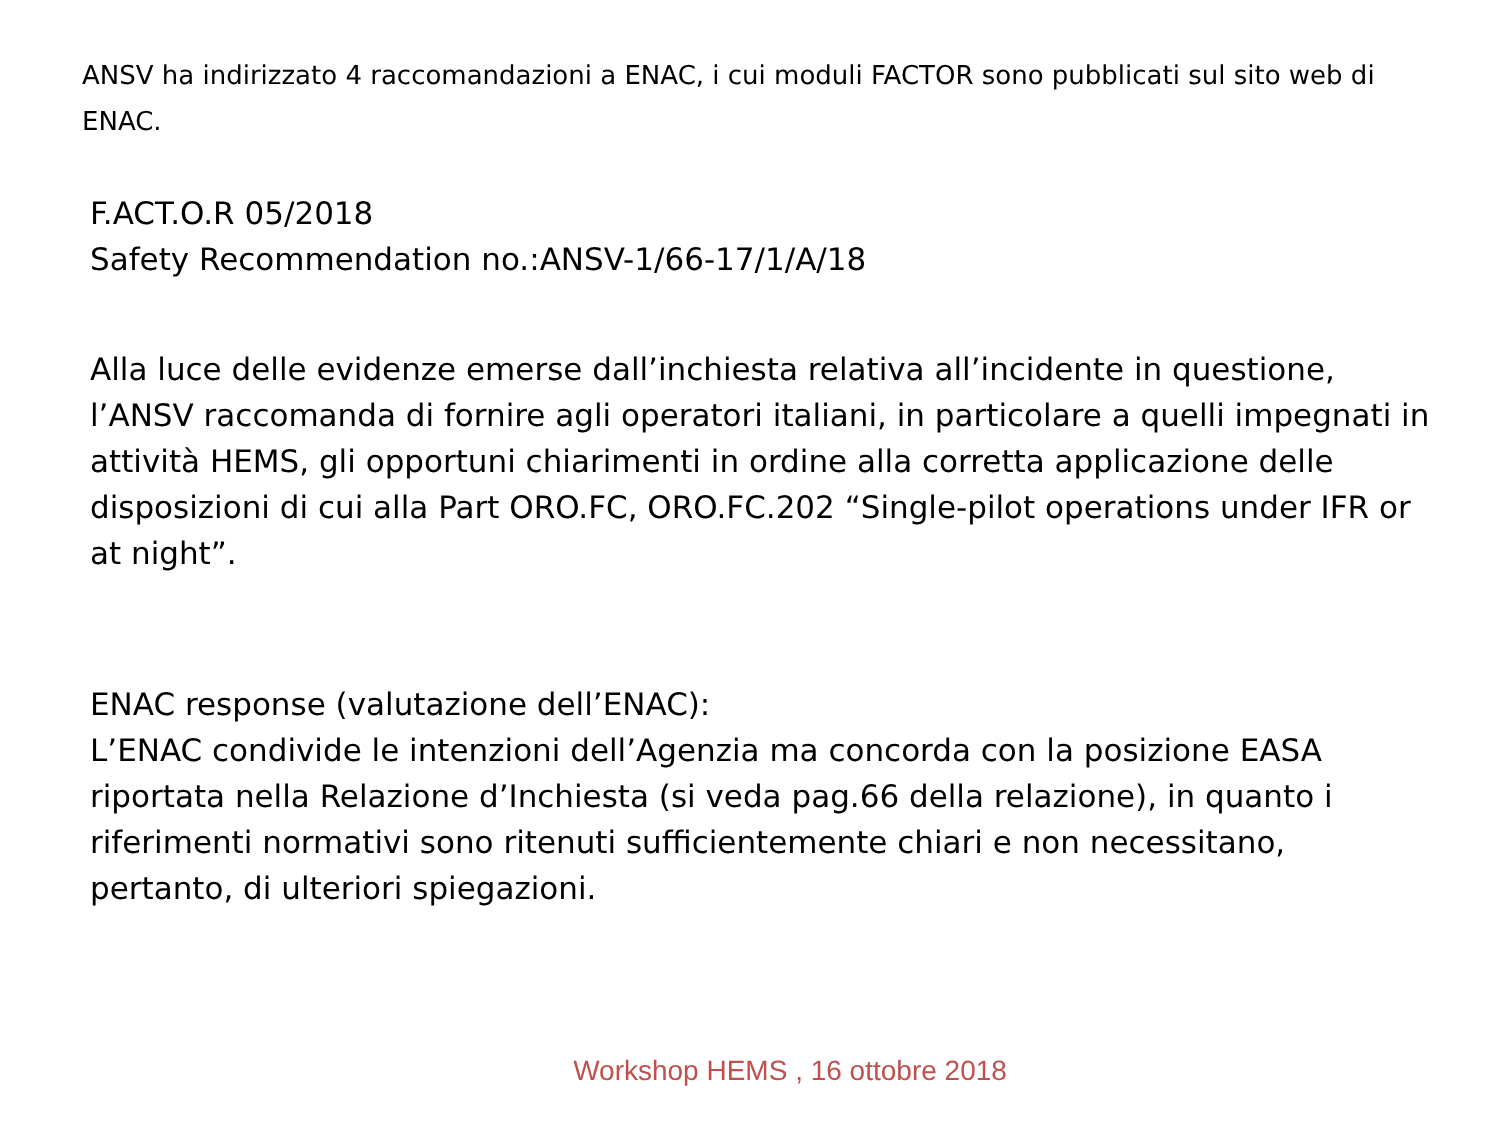ANSV ha indirizzato 4 raccomandazioni a ENAC, i cui moduli FACTOR sono pubblicati sul sito web di ENAC.
F.ACT.O.R 05/2018
Safety Recommendation no.:ANSV-1/66-17/1/A/18
Alla luce delle evidenze emerse dall’inchiesta relativa all’incidente in questione, l’ANSV raccomanda di fornire agli operatori italiani, in particolare a quelli impegnati in attività HEMS, gli opportuni chiarimenti in ordine alla corretta applicazione delle disposizioni di cui alla Part ORO.FC, ORO.FC.202 “Single-pilot operations under IFR or at night”.
ENAC response (valutazione dell’ENAC):
L’ENAC condivide le intenzioni dell’Agenzia ma concorda con la posizione EASA riportata nella Relazione d’Inchiesta (si veda pag.66 della relazione), in quanto i riferimenti normativi sono ritenuti sufficientemente chiari e non necessitano, pertanto, di ulteriori spiegazioni.
Workshop HEMS , 16 ottobre 2018